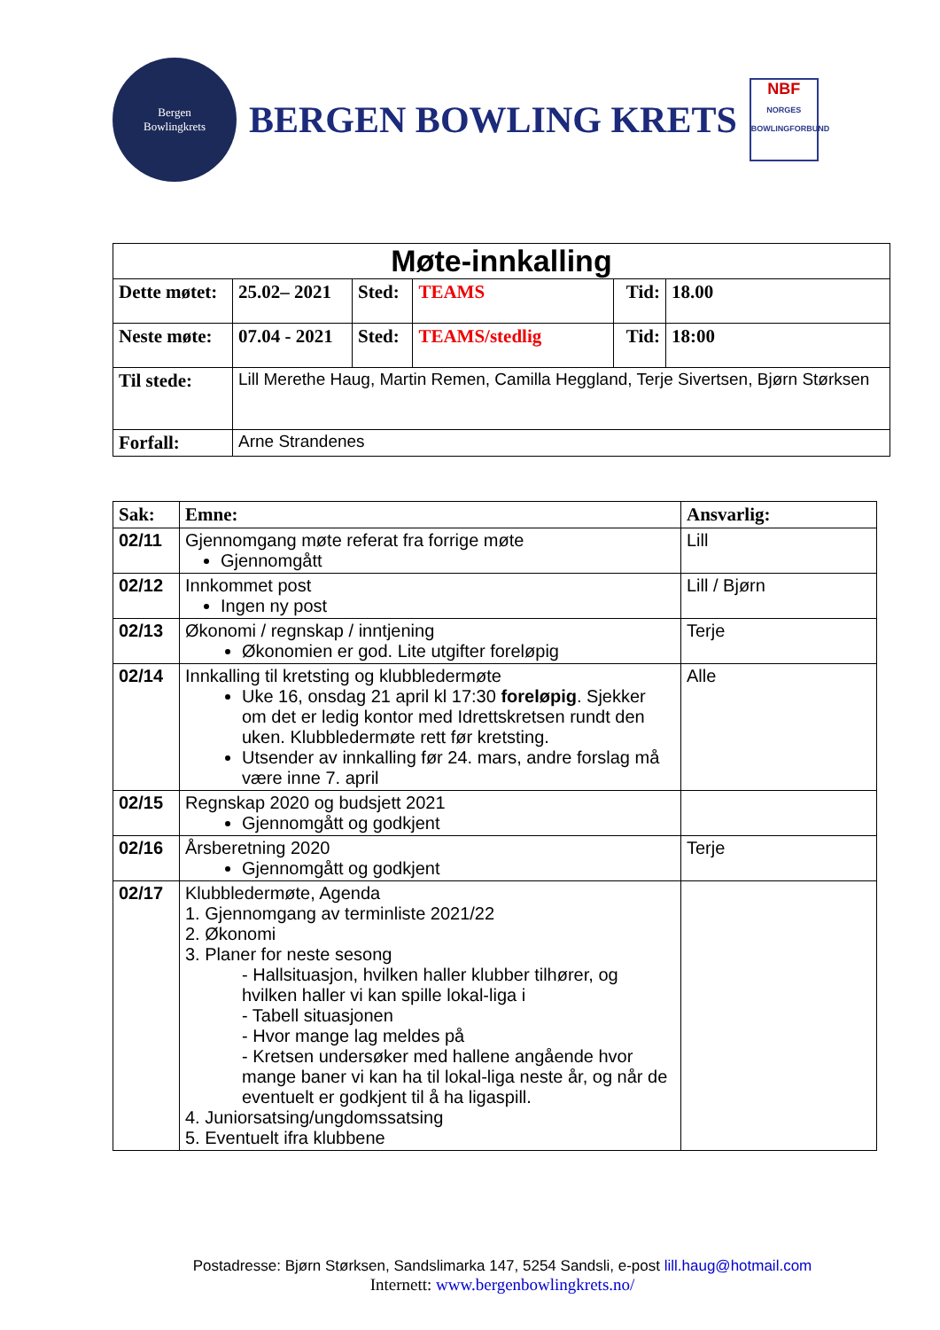Bergen
Bowlingkrets
BERGEN BOWLING KRETS
NBF
NORGES BOWLINGFORBUND
| Møte-innkalling | | | | | |
| Dette møtet: | 25.02– 2021 | Sted: | TEAMS | Tid: | 18.00 |
| Neste møte: | 07.04 - 2021 | Sted: | TEAMS/stedlig | Tid: | 18:00 |
| Til stede: | Lill Merethe Haug, Martin Remen, Camilla Heggland, Terje Sivertsen, Bjørn Størksen | | | | |
| Forfall: | Arne Strandenes | | | | |
| Sak: | Emne: | Ansvarlig: |
| --- | --- | --- |
| 02/11 | Gjennomgang møte referat fra forrige møte Gjennomgått | Lill |
| 02/12 | Innkommet post Ingen ny post | Lill / Bjørn |
| 02/13 | Økonomi / regnskap / inntjening Økonomien er god. Lite utgifter foreløpig | Terje |
| 02/14 | Innkalling til kretsting og klubbledermøte Uke 16, onsdag 21 april kl 17:30 foreløpig . Sjekker om det er ledig kontor med Idrettskretsen rundt den uken. Klubbledermøte rett før kretsting. Utsender av innkalling før 24. mars, andre forslag må være inne 7. april | Alle |
| 02/15 | Regnskap 2020 og budsjett 2021 Gjennomgått og godkjent | |
| 02/16 | Årsberetning 2020 Gjennomgått og godkjent | Terje |
| 02/17 | Klubbledermøte, Agenda 1. Gjennomgang av terminliste 2021/22 2. Økonomi 3. Planer for neste sesong - Hallsituasjon, hvilken haller klubber tilhører, og hvilken haller vi kan spille lokal-liga i - Tabell situasjonen - Hvor mange lag meldes på - Kretsen undersøker med hallene angående hvor mange baner vi kan ha til lokal-liga neste år, og når de eventuelt er godkjent til å ha ligaspill. 4. Juniorsatsing/ungdomssatsing 5. Eventuelt ifra klubbene | |
Postadresse: Bjørn Størksen, Sandslimarka 147, 5254 Sandsli, e-post lill.haug@hotmail.com
Internett: www.bergenbowlingkrets.no/